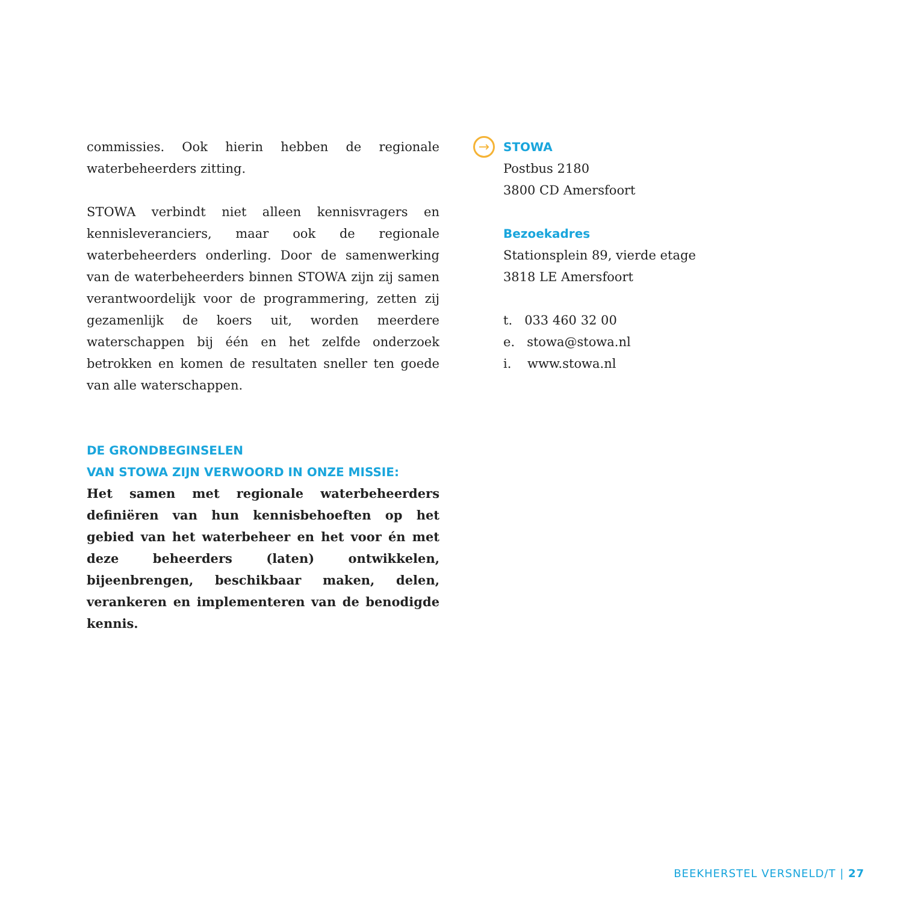commissies. Ook hierin hebben de regionale waterbeheerders zitting.
STOWA verbindt niet alleen kennisvragers en kennisleveranciers, maar ook de regionale waterbeheerders onderling. Door de samenwerking van de waterbeheerders binnen STOWA zijn zij samen verantwoordelijk voor de programmering, zetten zij gezamenlijk de koers uit, worden meerdere waterschappen bij één en het zelfde onderzoek betrokken en komen de resultaten sneller ten goede van alle waterschappen.
DE GRONDBEGINSELEN
VAN STOWA ZIJN VERWOORD IN ONZE MISSIE:
Het samen met regionale waterbeheerders definiëren van hun kennisbehoeften op het gebied van het waterbeheer en het voor én met deze beheerders (laten) ontwikkelen, bijeenbrengen, beschikbaar maken, delen, verankeren en implementeren van de benodigde kennis.
→
STOWA
Postbus 2180
3800 CD Amersfoort
Bezoekadres
Stationsplein 89, vierde etage
3818 LE Amersfoort
t. 033 460 32 00
e. stowa@stowa.nl
i. www.stowa.nl
BEEKHERSTEL VERSNELD/T | 27